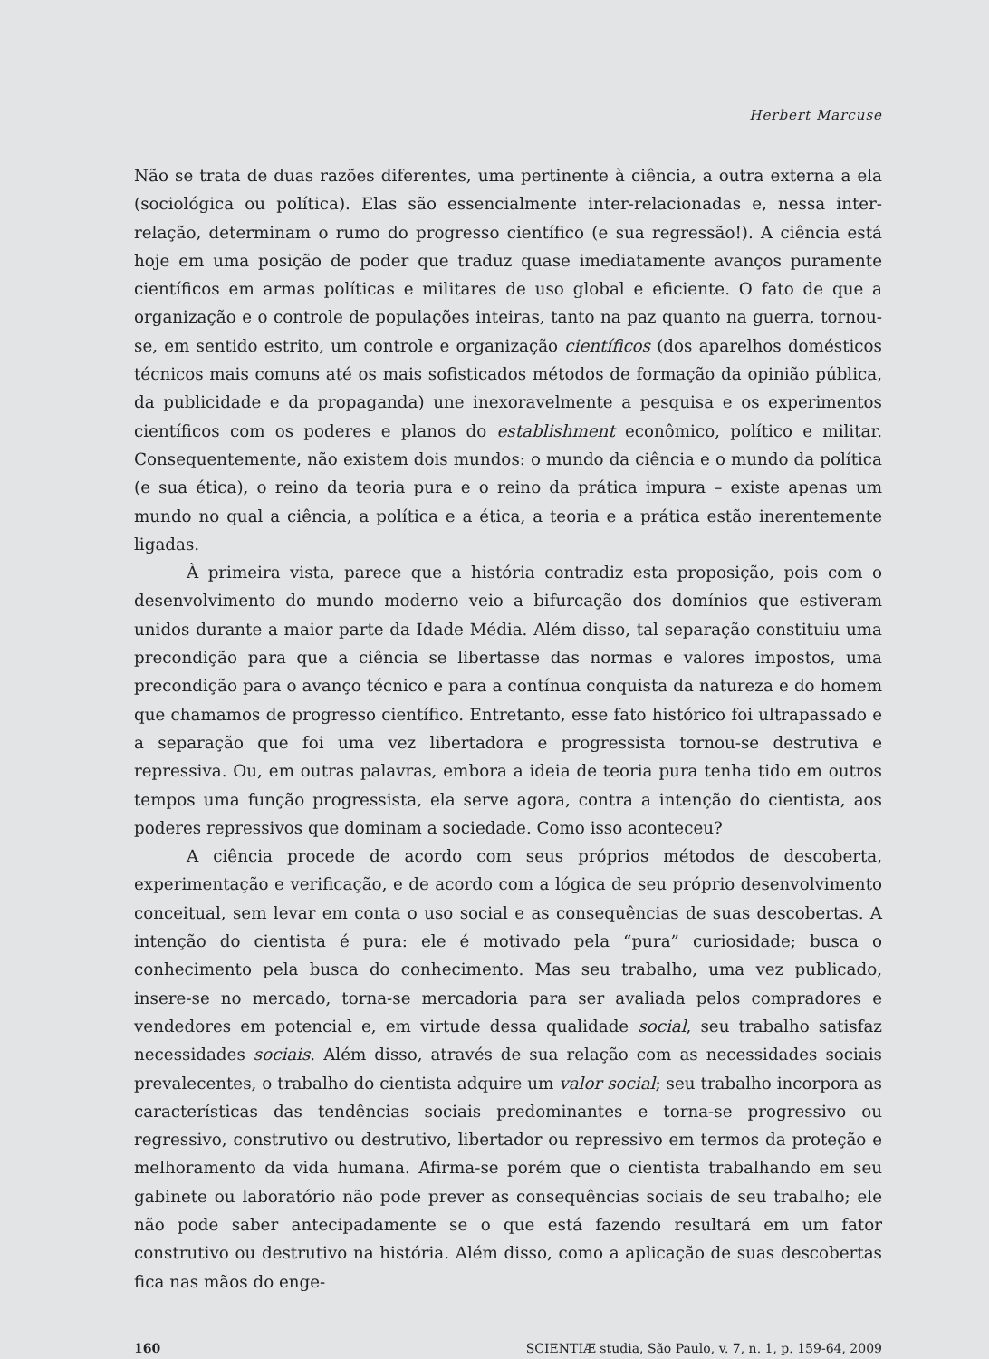Herbert Marcuse
Não se trata de duas razões diferentes, uma pertinente à ciência, a outra externa a ela (sociológica ou política). Elas são essencialmente inter-relacionadas e, nessa inter-relação, determinam o rumo do progresso científico (e sua regressão!). A ciência está hoje em uma posição de poder que traduz quase imediatamente avanços puramente científicos em armas políticas e militares de uso global e eficiente. O fato de que a organização e o controle de populações inteiras, tanto na paz quanto na guerra, tornou-se, em sentido estrito, um controle e organização científicos (dos aparelhos domésticos técnicos mais comuns até os mais sofisticados métodos de formação da opinião pública, da publicidade e da propaganda) une inexoravelmente a pesquisa e os experimentos científicos com os poderes e planos do establishment econômico, político e militar. Consequentemente, não existem dois mundos: o mundo da ciência e o mundo da política (e sua ética), o reino da teoria pura e o reino da prática impura – existe apenas um mundo no qual a ciência, a política e a ética, a teoria e a prática estão inerentemente ligadas.
À primeira vista, parece que a história contradiz esta proposição, pois com o desenvolvimento do mundo moderno veio a bifurcação dos domínios que estiveram unidos durante a maior parte da Idade Média. Além disso, tal separação constituiu uma precondição para que a ciência se libertasse das normas e valores impostos, uma precondição para o avanço técnico e para a contínua conquista da natureza e do homem que chamamos de progresso científico. Entretanto, esse fato histórico foi ultrapassado e a separação que foi uma vez libertadora e progressista tornou-se destrutiva e repressiva. Ou, em outras palavras, embora a ideia de teoria pura tenha tido em outros tempos uma função progressista, ela serve agora, contra a intenção do cientista, aos poderes repressivos que dominam a sociedade. Como isso aconteceu?
A ciência procede de acordo com seus próprios métodos de descoberta, experimentação e verificação, e de acordo com a lógica de seu próprio desenvolvimento conceitual, sem levar em conta o uso social e as consequências de suas descobertas. A intenção do cientista é pura: ele é motivado pela “pura” curiosidade; busca o conhecimento pela busca do conhecimento. Mas seu trabalho, uma vez publicado, insere-se no mercado, torna-se mercadoria para ser avaliada pelos compradores e vendedores em potencial e, em virtude dessa qualidade social, seu trabalho satisfaz necessidades sociais. Além disso, através de sua relação com as necessidades sociais prevalecentes, o trabalho do cientista adquire um valor social; seu trabalho incorpora as características das tendências sociais predominantes e torna-se progressivo ou regressivo, construtivo ou destrutivo, libertador ou repressivo em termos da proteção e melhoramento da vida humana. Afirma-se porém que o cientista trabalhando em seu gabinete ou laboratório não pode prever as consequências sociais de seu trabalho; ele não pode saber antecipadamente se o que está fazendo resultará em um fator construtivo ou destrutivo na história. Além disso, como a aplicação de suas descobertas fica nas mãos do enge-
160 SCIENTIÆ studia, São Paulo, v. 7, n. 1, p. 159-64, 2009